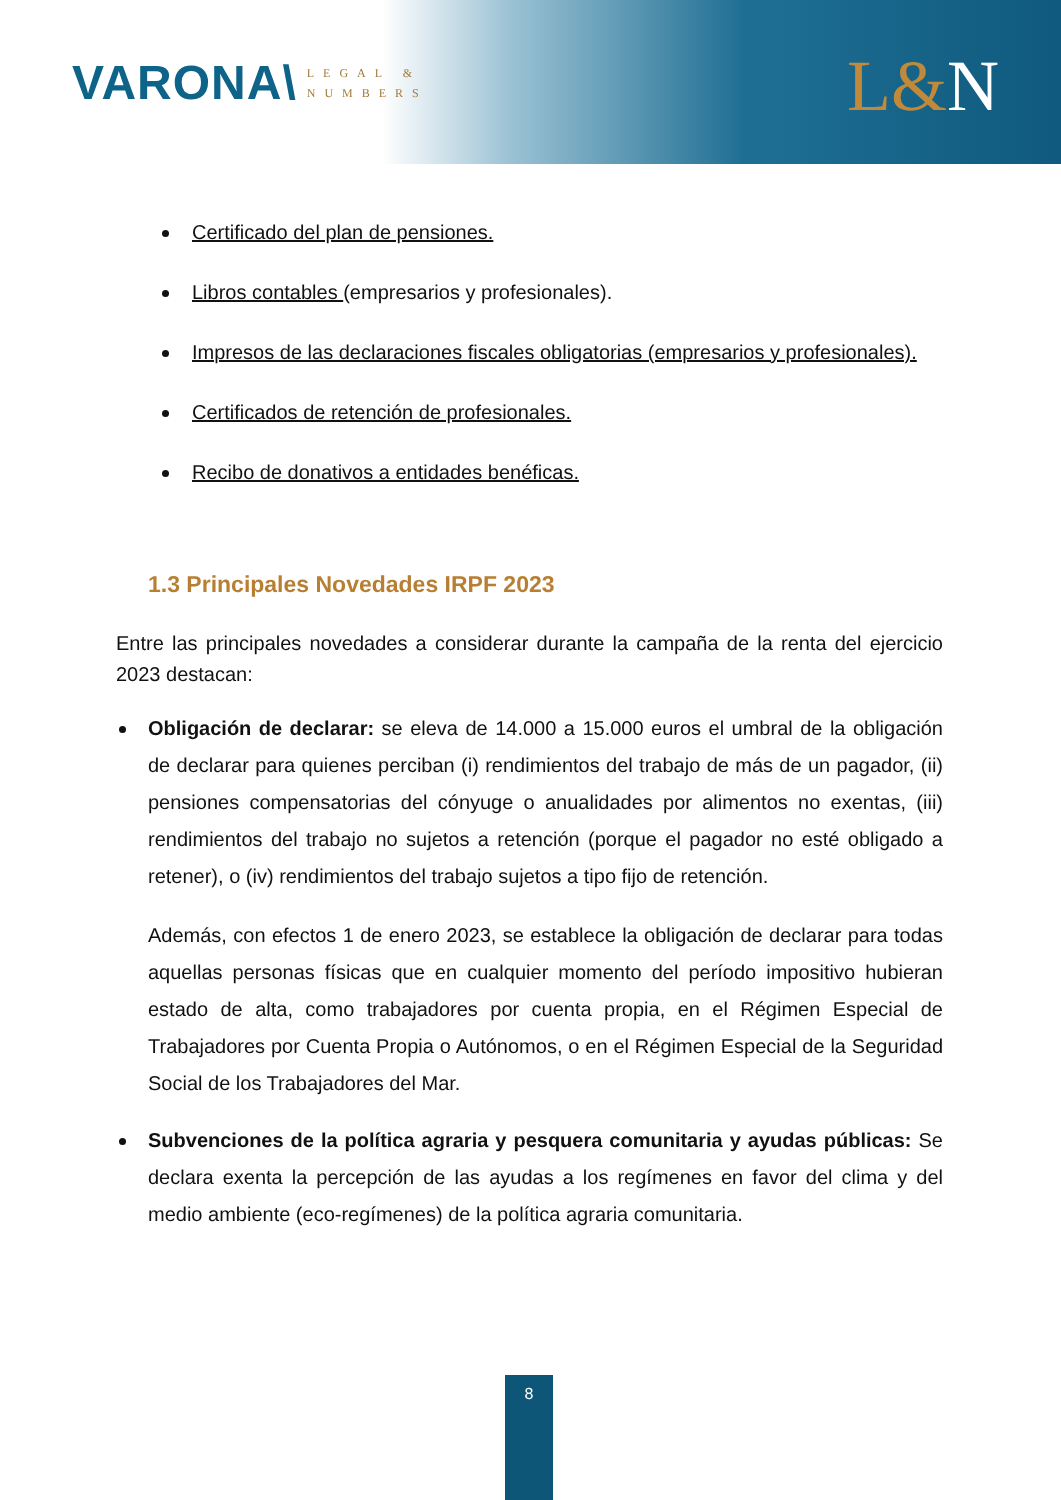VARONA\ LEGAL &
NUMBERS
L&N
Certificado del plan de pensiones.
Libros contables (empresarios y profesionales).
Impresos de las declaraciones fiscales obligatorias (empresarios y profesionales).
Certificados de retención de profesionales.
Recibo de donativos a entidades benéficas.
1.3 Principales Novedades IRPF 2023
Entre las principales novedades a considerar durante la campaña de la renta del ejercicio 2023 destacan:
Obligación de declarar: se eleva de 14.000 a 15.000 euros el umbral de la obligación de declarar para quienes perciban (i) rendimientos del trabajo de más de un pagador, (ii) pensiones compensatorias del cónyuge o anualidades por alimentos no exentas, (iii) rendimientos del trabajo no sujetos a retención (porque el pagador no esté obligado a retener), o (iv) rendimientos del trabajo sujetos a tipo fijo de retención.
Además, con efectos 1 de enero 2023, se establece la obligación de declarar para todas aquellas personas físicas que en cualquier momento del período impositivo hubieran estado de alta, como trabajadores por cuenta propia, en el Régimen Especial de Trabajadores por Cuenta Propia o Autónomos, o en el Régimen Especial de la Seguridad Social de los Trabajadores del Mar.
Subvenciones de la política agraria y pesquera comunitaria y ayudas públicas: Se declara exenta la percepción de las ayudas a los regímenes en favor del clima y del medio ambiente (eco-regímenes) de la política agraria comunitaria.
8